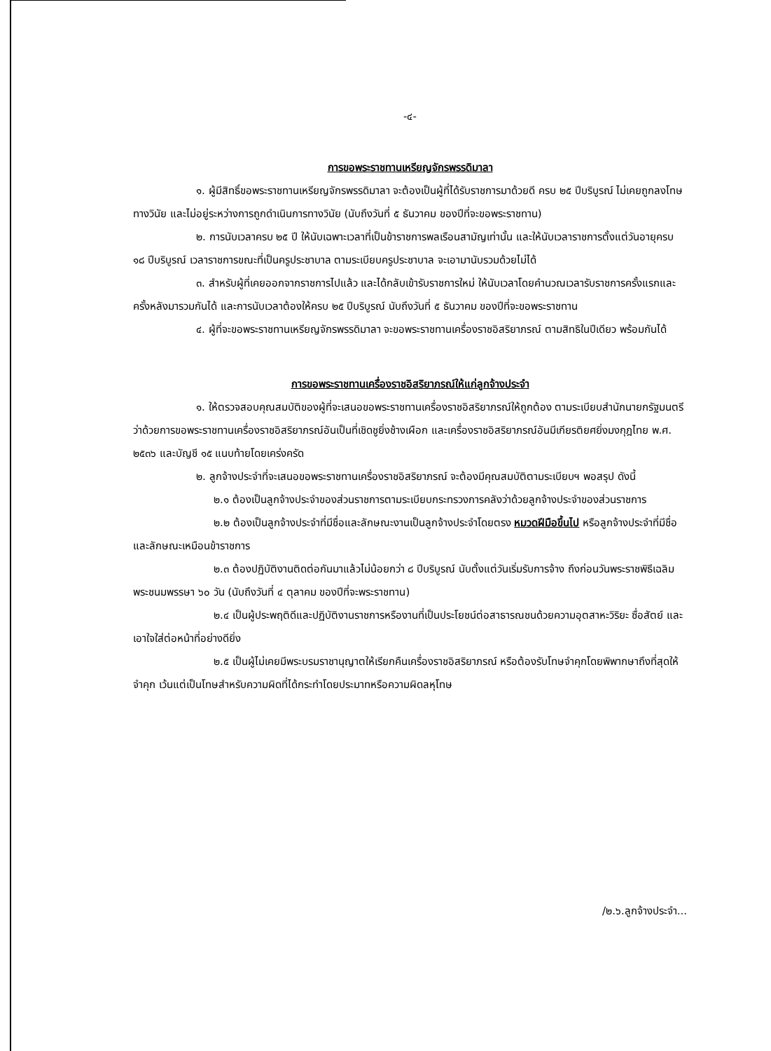-๔-
การขอพระราชทานเหรียญจักรพรรดิมาลา
๑. ผู้มีสิทธิ์ขอพระราชทานเหรียญจักรพรรดิมาลา จะต้องเป็นผู้ที่ได้รับราชการมาด้วยดี ครบ ๒๕ ปีบริบูรณ์ ไม่เคยถูกลงโทษทางวินัย และไม่อยู่ระหว่างการถูกดำเนินการทางวินัย (นับถึงวันที่ ๕ ธันวาคม ของปีที่จะขอพระราชทาน)
๒. การนับเวลาครบ ๒๕ ปี ให้นับเฉพาะเวลาที่เป็นข้าราชการพลเรือนสามัญเท่านั้น และให้นับเวลาราชการตั้งแต่วันอายุครบ ๑๘ ปีบริบูรณ์ เวลาราชการขณะที่เป็นครูประชาบาล ตามระเบียบครูประชาบาล จะเอามานับรวมด้วยไม่ได้
๓. สำหรับผู้ที่เคยออกจากราชการไปแล้ว และได้กลับเข้ารับราชการใหม่ ให้นับเวลาโดยคำนวณเวลารับราชการครั้งแรกและครั้งหลังมารวมกันได้ และการนับเวลาต้องให้ครบ ๒๕ ปีบริบูรณ์ นับถึงวันที่ ๕ ธันวาคม ของปีที่จะขอพระราชทาน
๔. ผู้ที่จะขอพระราชทานเหรียญจักรพรรดิมาลา จะขอพระราชทานเครื่องราชอิสริยาภรณ์ ตามสิทธิในปีเดียว พร้อมกันได้
การขอพระราชทานเครื่องราชอิสริยาภรณ์ให้แก่ลูกจ้างประจำ
๑. ให้ตรวจสอบคุณสมบัติของผู้ที่จะเสนอขอพระราชทานเครื่องราชอิสริยาภรณ์ให้ถูกต้อง ตามระเบียบสำนักนายกรัฐมนตรีว่าด้วยการขอพระราชทานเครื่องราชอิสริยาภรณ์อันเป็นที่เชิดชูยิ่งช้างเผือก และเครื่องราชอิสริยาภรณ์อันมีเกียรติยศยิ่งมงกุฎไทย พ.ศ. ๒๕๓๖ และบัญชี ๑๕ แนบท้ายโดยเคร่งครัด
๒. ลูกจ้างประจำที่จะเสนอขอพระราชทานเครื่องราชอิสริยาภรณ์ จะต้องมีคุณสมบัติตามระเบียบฯ พอสรุป ดังนี้
๒.๑ ต้องเป็นลูกจ้างประจำของส่วนราชการตามระเบียบกระทรวงการคลังว่าด้วยลูกจ้างประจำของส่วนราชการ
๒.๒ ต้องเป็นลูกจ้างประจำที่มีชื่อและลักษณะงานเป็นลูกจ้างประจำโดยตรง หมวดฝีมือขึ้นไป หรือลูกจ้างประจำที่มีชื่อและลักษณะเหมือนข้าราชการ
๒.๓ ต้องปฏิบัติงานติดต่อกันมาแล้วไม่น้อยกว่า ๘ ปีบริบูรณ์ นับตั้งแต่วันเริ่มรับการจ้าง ถึงก่อนวันพระราชพิธีเฉลิมพระชนมพรรษา ๖๐ วัน (นับถึงวันที่ ๔ ตุลาคม ของปีที่จะพระราชทาน)
๒.๔ เป็นผู้ประพฤติดีและปฏิบัติงานราชการหรืองานที่เป็นประโยชน์ต่อสาธารณชนด้วยความอุตสาหะวิริยะ ซื่อสัตย์ และเอาใจใส่ต่อหน้าที่อย่างดียิ่ง
๒.๕ เป็นผู้ไม่เคยมีพระบรมราชานุญาตให้เรียกคืนเครื่องราชอิสริยาภรณ์ หรือต้องรับโทษจำคุกโดยพิพากษาถึงที่สุดให้จำคุก เว้นแต่เป็นโทษสำหรับความผิดที่ได้กระทำโดยประมาทหรือความผิดลหุโทษ
/๒.๖.ลูกจ้างประจำ...